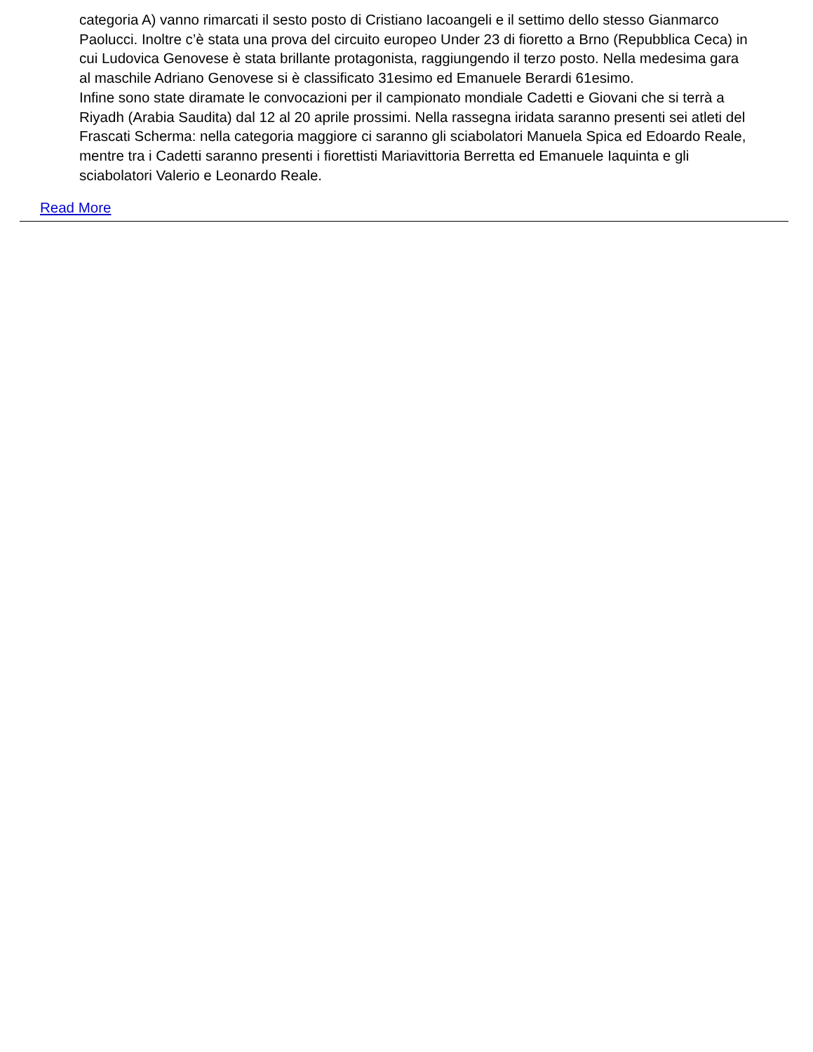categoria A) vanno rimarcati il sesto posto di Cristiano Iacoangeli e il settimo dello stesso Gianmarco Paolucci. Inoltre c’è stata una prova del circuito europeo Under 23 di fioretto a Brno (Repubblica Ceca) in cui Ludovica Genovese è stata brillante protagonista, raggiungendo il terzo posto. Nella medesima gara al maschile Adriano Genovese si è classificato 31esimo ed Emanuele Berardi 61esimo.
Infine sono state diramate le convocazioni per il campionato mondiale Cadetti e Giovani che si terrà a Riyadh (Arabia Saudita) dal 12 al 20 aprile prossimi. Nella rassegna iridata saranno presenti sei atleti del Frascati Scherma: nella categoria maggiore ci saranno gli sciabolatori Manuela Spica ed Edoardo Reale, mentre tra i Cadetti saranno presenti i fiorettisti Mariavittoria Berretta ed Emanuele Iaquinta e gli sciabolatori Valerio e Leonardo Reale.
Read More